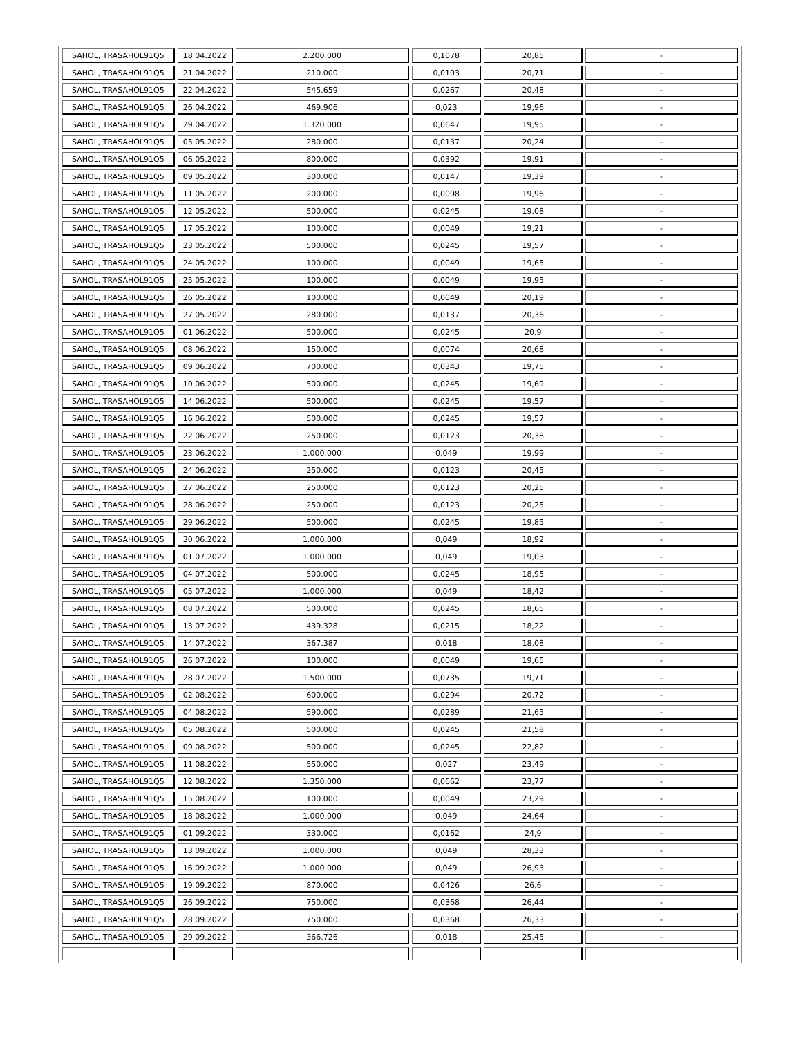| SAHOL, TRASAHOL91Q5 | 18.04.2022 | 2.200.000 | 0,1078 | 20,85 | - |
| SAHOL, TRASAHOL91Q5 | 21.04.2022 | 210.000 | 0,0103 | 20,71 | - |
| SAHOL, TRASAHOL91Q5 | 22.04.2022 | 545.659 | 0,0267 | 20,48 | - |
| SAHOL, TRASAHOL91Q5 | 26.04.2022 | 469.906 | 0,023 | 19,96 | - |
| SAHOL, TRASAHOL91Q5 | 29.04.2022 | 1.320.000 | 0,0647 | 19,95 | - |
| SAHOL, TRASAHOL91Q5 | 05.05.2022 | 280.000 | 0,0137 | 20,24 | - |
| SAHOL, TRASAHOL91Q5 | 06.05.2022 | 800.000 | 0,0392 | 19,91 | - |
| SAHOL, TRASAHOL91Q5 | 09.05.2022 | 300.000 | 0,0147 | 19,39 | - |
| SAHOL, TRASAHOL91Q5 | 11.05.2022 | 200.000 | 0,0098 | 19,96 | - |
| SAHOL, TRASAHOL91Q5 | 12.05.2022 | 500.000 | 0,0245 | 19,08 | - |
| SAHOL, TRASAHOL91Q5 | 17.05.2022 | 100.000 | 0,0049 | 19,21 | - |
| SAHOL, TRASAHOL91Q5 | 23.05.2022 | 500.000 | 0,0245 | 19,57 | - |
| SAHOL, TRASAHOL91Q5 | 24.05.2022 | 100.000 | 0,0049 | 19,65 | - |
| SAHOL, TRASAHOL91Q5 | 25.05.2022 | 100.000 | 0,0049 | 19,95 | - |
| SAHOL, TRASAHOL91Q5 | 26.05.2022 | 100.000 | 0,0049 | 20,19 | - |
| SAHOL, TRASAHOL91Q5 | 27.05.2022 | 280.000 | 0,0137 | 20,36 | - |
| SAHOL, TRASAHOL91Q5 | 01.06.2022 | 500.000 | 0,0245 | 20,9 | - |
| SAHOL, TRASAHOL91Q5 | 08.06.2022 | 150.000 | 0,0074 | 20,68 | - |
| SAHOL, TRASAHOL91Q5 | 09.06.2022 | 700.000 | 0,0343 | 19,75 | - |
| SAHOL, TRASAHOL91Q5 | 10.06.2022 | 500.000 | 0,0245 | 19,69 | - |
| SAHOL, TRASAHOL91Q5 | 14.06.2022 | 500.000 | 0,0245 | 19,57 | - |
| SAHOL, TRASAHOL91Q5 | 16.06.2022 | 500.000 | 0,0245 | 19,57 | - |
| SAHOL, TRASAHOL91Q5 | 22.06.2022 | 250.000 | 0,0123 | 20,38 | - |
| SAHOL, TRASAHOL91Q5 | 23.06.2022 | 1.000.000 | 0,049 | 19,99 | - |
| SAHOL, TRASAHOL91Q5 | 24.06.2022 | 250.000 | 0,0123 | 20,45 | - |
| SAHOL, TRASAHOL91Q5 | 27.06.2022 | 250.000 | 0,0123 | 20,25 | - |
| SAHOL, TRASAHOL91Q5 | 28.06.2022 | 250.000 | 0,0123 | 20,25 | - |
| SAHOL, TRASAHOL91Q5 | 29.06.2022 | 500.000 | 0,0245 | 19,85 | - |
| SAHOL, TRASAHOL91Q5 | 30.06.2022 | 1.000.000 | 0,049 | 18,92 | - |
| SAHOL, TRASAHOL91Q5 | 01.07.2022 | 1.000.000 | 0,049 | 19,03 | - |
| SAHOL, TRASAHOL91Q5 | 04.07.2022 | 500.000 | 0,0245 | 18,95 | - |
| SAHOL, TRASAHOL91Q5 | 05.07.2022 | 1.000.000 | 0,049 | 18,42 | - |
| SAHOL, TRASAHOL91Q5 | 08.07.2022 | 500.000 | 0,0245 | 18,65 | - |
| SAHOL, TRASAHOL91Q5 | 13.07.2022 | 439.328 | 0,0215 | 18,22 | - |
| SAHOL, TRASAHOL91Q5 | 14.07.2022 | 367.387 | 0,018 | 18,08 | - |
| SAHOL, TRASAHOL91Q5 | 26.07.2022 | 100.000 | 0,0049 | 19,65 | - |
| SAHOL, TRASAHOL91Q5 | 28.07.2022 | 1.500.000 | 0,0735 | 19,71 | - |
| SAHOL, TRASAHOL91Q5 | 02.08.2022 | 600.000 | 0,0294 | 20,72 | - |
| SAHOL, TRASAHOL91Q5 | 04.08.2022 | 590.000 | 0,0289 | 21,65 | - |
| SAHOL, TRASAHOL91Q5 | 05.08.2022 | 500.000 | 0,0245 | 21,58 | - |
| SAHOL, TRASAHOL91Q5 | 09.08.2022 | 500.000 | 0,0245 | 22,82 | - |
| SAHOL, TRASAHOL91Q5 | 11.08.2022 | 550.000 | 0,027 | 23,49 | - |
| SAHOL, TRASAHOL91Q5 | 12.08.2022 | 1.350.000 | 0,0662 | 23,77 | - |
| SAHOL, TRASAHOL91Q5 | 15.08.2022 | 100.000 | 0,0049 | 23,29 | - |
| SAHOL, TRASAHOL91Q5 | 18.08.2022 | 1.000.000 | 0,049 | 24,64 | - |
| SAHOL, TRASAHOL91Q5 | 01.09.2022 | 330.000 | 0,0162 | 24,9 | - |
| SAHOL, TRASAHOL91Q5 | 13.09.2022 | 1.000.000 | 0,049 | 28,33 | - |
| SAHOL, TRASAHOL91Q5 | 16.09.2022 | 1.000.000 | 0,049 | 26,93 | - |
| SAHOL, TRASAHOL91Q5 | 19.09.2022 | 870.000 | 0,0426 | 26,6 | - |
| SAHOL, TRASAHOL91Q5 | 26.09.2022 | 750.000 | 0,0368 | 26,44 | - |
| SAHOL, TRASAHOL91Q5 | 28.09.2022 | 750.000 | 0,0368 | 26,33 | - |
| SAHOL, TRASAHOL91Q5 | 29.09.2022 | 366.726 | 0,018 | 25,45 | - |